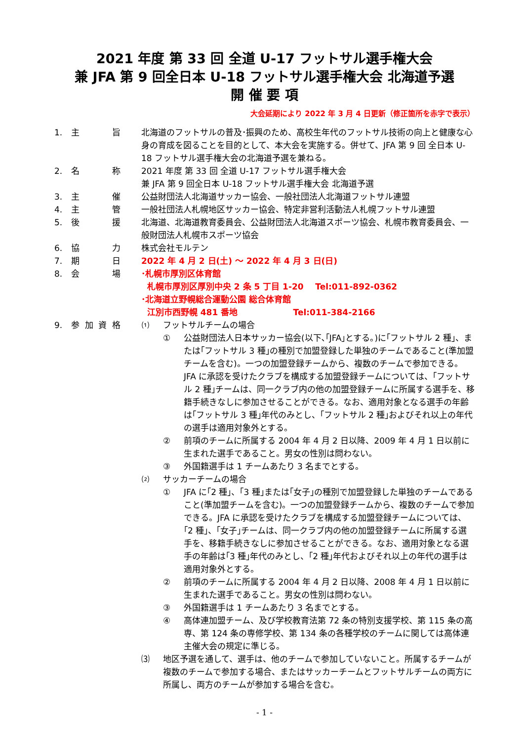2021 年度 第 33 回 全道 U-17 フットサル選手権大会
兼 JFA 第 9 回全日本 U-18 フットサル選手権大会 北海道予選
開 催 要 項
大会延期により 2022 年 3 月 4 日更新（修正箇所を赤字で表示）
1. 主旨 北海道のフットサルの普及･振興のため、高校生年代のフットサル技術の向上と健康な心身の育成を図ることを目的として、本大会を実施する。併せて、JFA 第 9 回 全日本 U-18 フットサル選手権大会の北海道予選を兼ねる。
2. 名称 2021 年度 第 33 回 全道 U-17 フットサル選手権大会
兼 JFA 第 9 回全日本 U-18 フットサル選手権大会 北海道予選
3. 主催 公益財団法人北海道サッカー協会、一般社団法人北海道フットサル連盟
4. 主管 一般社団法人札幌地区サッカー協会、特定非営利活動法人札幌フットサル連盟
5. 後援 北海道、北海道教育委員会、公益財団法人北海道スポーツ協会、札幌市教育委員会、一般財団法人札幌市スポーツ協会
6. 協力 株式会社モルテン
7. 期日 2022 年 4 月 2 日(土) ～ 2022 年 4 月 3 日(日)
8. 会場 ･札幌市厚別区体育館
札幌市厚別区厚別中央 2 条 5 丁目 1-20 Tel:011-892-0362
･北海道立野幌総合運動公園 総合体育館
江別市西野幌 481 番地 Tel:011-384-2166
9. 参加資格 ⑴ フットサルチームの場合
① 公益財団法人日本サッカー協会(以下､｢JFA｣とする。)に｢フットサル 2 種｣、または｢フットサル 3 種｣の種別で加盟登録した単独のチームであること(準加盟チームを含む)。一つの加盟登録チームから、複数のチームで参加できる。JFA に承認を受けたクラブを構成する加盟登録チームについては、｢フットサル 2 種｣チームは、同一クラブ内の他の加盟登録チームに所属する選手を、移籍手続きなしに参加させることができる。なお、適用対象となる選手の年齢は｢フットサル 3 種｣年代のみとし、｢フットサル 2 種｣およびそれ以上の年代の選手は適用対象外とする。
② 前項のチームに所属する 2004 年 4 月 2 日以降、2009 年 4 月 1 日以前に生まれた選手であること。男女の性別は問わない。
③ 外国籍選手は 1 チームあたり 3 名までとする。
⑵ サッカーチームの場合
① JFA に｢2 種｣、｢3 種｣または｢女子｣の種別で加盟登録した単独のチームであること(準加盟チームを含む)。一つの加盟登録チームから、複数のチームで参加できる。JFA に承認を受けたクラブを構成する加盟登録チームについては、｢2 種｣、｢女子｣チームは、同一クラブ内の他の加盟登録チームに所属する選手を、移籍手続きなしに参加させることができる。なお、適用対象となる選手の年齢は｢3 種｣年代のみとし、｢2 種｣年代およびそれ以上の年代の選手は適用対象外とする。
② 前項のチームに所属する 2004 年 4 月 2 日以降、2008 年 4 月 1 日以前に生まれた選手であること。男女の性別は問わない。
③ 外国籍選手は 1 チームあたり 3 名までとする。
④ 高体連加盟チーム、及び学校教育法第 72 条の特別支援学校、第 115 条の高専、第 124 条の専修学校、第 134 条の各種学校のチームに関しては高体連主催大会の規定に準じる。
⑶ 地区予選を通して、選手は、他のチームで参加していないこと。所属するチームが複数のチームで参加する場合、またはサッカーチームとフットサルチームの両方に所属し、両方のチームが参加する場合を含む。
- 1 -